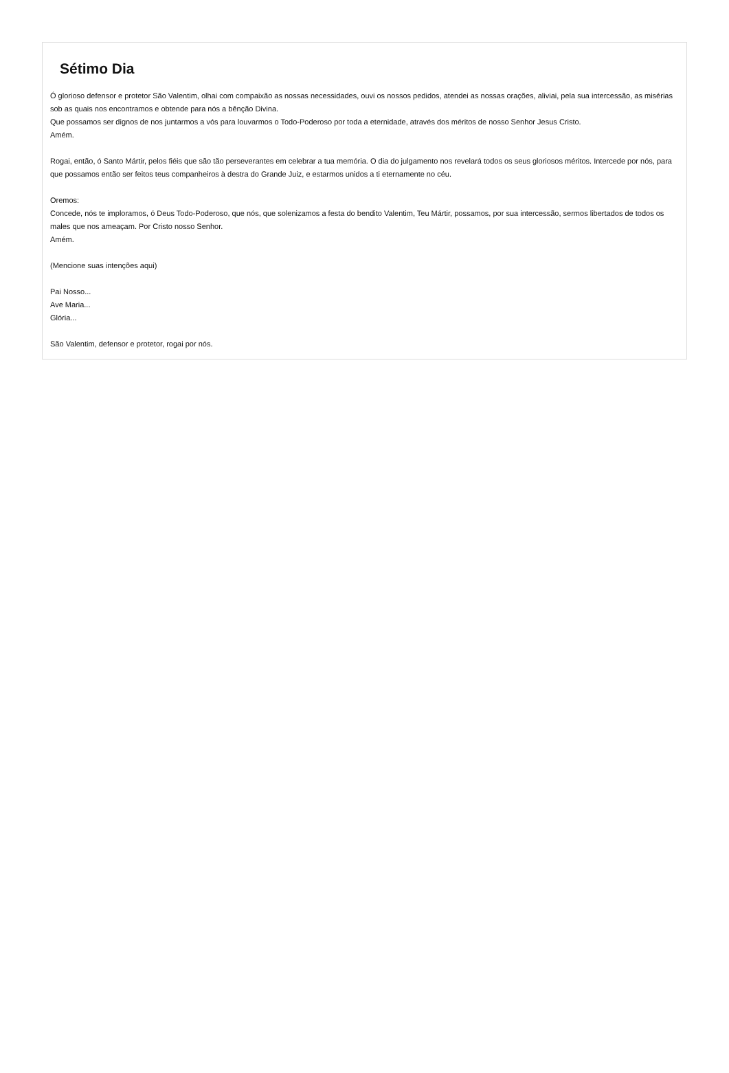Sétimo Dia
Ó glorioso defensor e protetor São Valentim, olhai com compaixão as nossas necessidades, ouvi os nossos pedidos, atendei as nossas orações, aliviai, pela sua intercessão, as misérias sob as quais nos encontramos e obtende para nós a bênção Divina.
Que possamos ser dignos de nos juntarmos a vós para louvarmos o Todo-Poderoso por toda a eternidade, através dos méritos de nosso Senhor Jesus Cristo.
Amém.
Rogai, então, ó Santo Mártir, pelos fiéis que são tão perseverantes em celebrar a tua memória. O dia do julgamento nos revelará todos os seus gloriosos méritos. Intercede por nós, para que possamos então ser feitos teus companheiros à destra do Grande Juiz, e estarmos unidos a ti eternamente no céu.
Oremos:
Concede, nós te imploramos, ó Deus Todo-Poderoso, que nós, que solenizamos a festa do bendito Valentim, Teu Mártir, possamos, por sua intercessão, sermos libertados de todos os males que nos ameaçam. Por Cristo nosso Senhor.
Amém.
(Mencione suas intenções aqui)
Pai Nosso...
Ave Maria...
Glória...
São Valentim, defensor e protetor, rogai por nós.